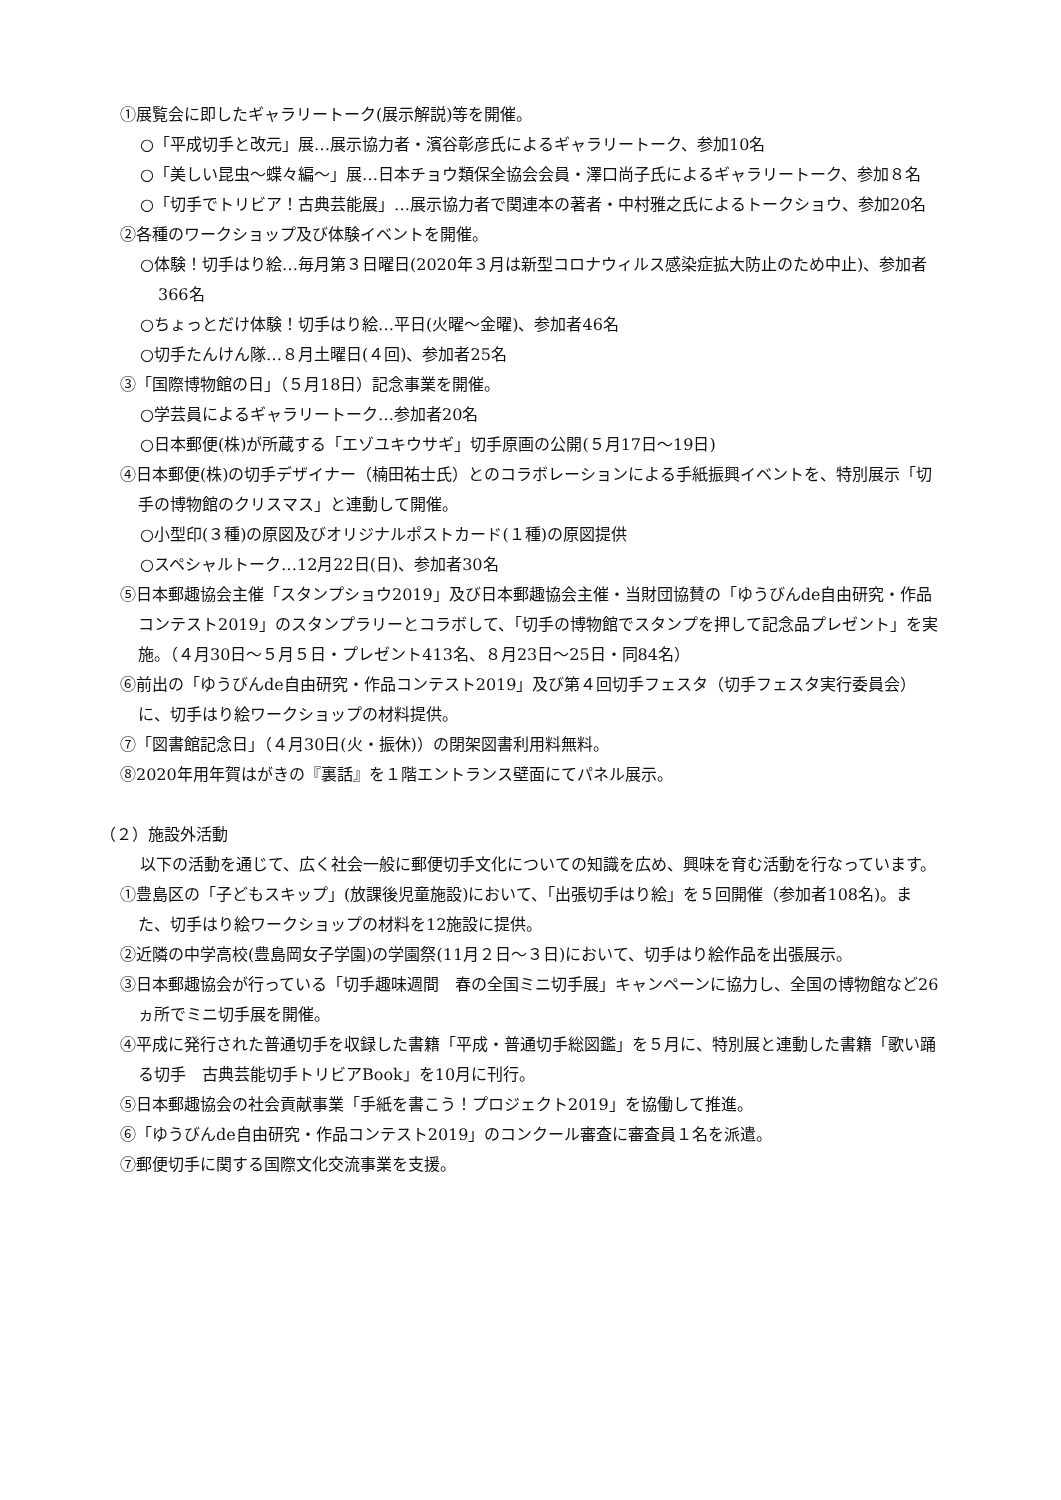①展覧会に即したギャラリートーク(展示解説)等を開催。
○「平成切手と改元」展…展示協力者・濱谷彰彦氏によるギャラリートーク、参加10名
○「美しい昆虫～蝶々編～」展…日本チョウ類保全協会会員・澤口尚子氏によるギャラリートーク、参加８名
○「切手でトリビア！古典芸能展」…展示協力者で関連本の著者・中村雅之氏によるトークショウ、参加20名
②各種のワークショップ及び体験イベントを開催。
○体験！切手はり絵…毎月第３日曜日(2020年３月は新型コロナウィルス感染症拡大防止のため中止)、参加者366名
○ちょっとだけ体験！切手はり絵…平日(火曜～金曜)、参加者46名
○切手たんけん隊…８月土曜日(４回)、参加者25名
③「国際博物館の日」（５月18日）記念事業を開催。
○学芸員によるギャラリートーク…参加者20名
○日本郵便(株)が所蔵する「エゾユキウサギ」切手原画の公開(５月17日～19日)
④日本郵便(株)の切手デザイナー（楠田祐士氏）とのコラボレーションによる手紙振興イベントを、特別展示「切手の博物館のクリスマス」と連動して開催。
○小型印(３種)の原図及びオリジナルポストカード(１種)の原図提供
○スペシャルトーク…12月22日(日)、参加者30名
⑤日本郵趣協会主催「スタンプショウ2019」及び日本郵趣協会主催・当財団協賛の「ゆうびんde自由研究・作品コンテスト2019」のスタンプラリーとコラボして、「切手の博物館でスタンプを押して記念品プレゼント」を実施。（４月30日～５月５日・プレゼント413名、８月23日～25日・同84名）
⑥前出の「ゆうびんde自由研究・作品コンテスト2019」及び第４回切手フェスタ（切手フェスタ実行委員会）に、切手はり絵ワークショップの材料提供。
⑦「図書館記念日」（４月30日(火・振休)）の閉架図書利用料無料。
⑧2020年用年賀はがきの『裏話』を１階エントランス壁面にてパネル展示。
（２）施設外活動
以下の活動を通じて、広く社会一般に郵便切手文化についての知識を広め、興味を育む活動を行なっています。
①豊島区の「子どもスキップ」(放課後児童施設)において、「出張切手はり絵」を５回開催（参加者108名)。また、切手はり絵ワークショップの材料を12施設に提供。
②近隣の中学高校(豊島岡女子学園)の学園祭(11月２日～３日)において、切手はり絵作品を出張展示。
③日本郵趣協会が行っている「切手趣味週間　春の全国ミニ切手展」キャンペーンに協力し、全国の博物館など26ヵ所でミニ切手展を開催。
④平成に発行された普通切手を収録した書籍「平成・普通切手総図鑑」を５月に、特別展と連動した書籍「歌い踊る切手　古典芸能切手トリビアBook」を10月に刊行。
⑤日本郵趣協会の社会貢献事業「手紙を書こう！プロジェクト2019」を協働して推進。
⑥「ゆうびんde自由研究・作品コンテスト2019」のコンクール審査に審査員１名を派遣。
⑦郵便切手に関する国際文化交流事業を支援。